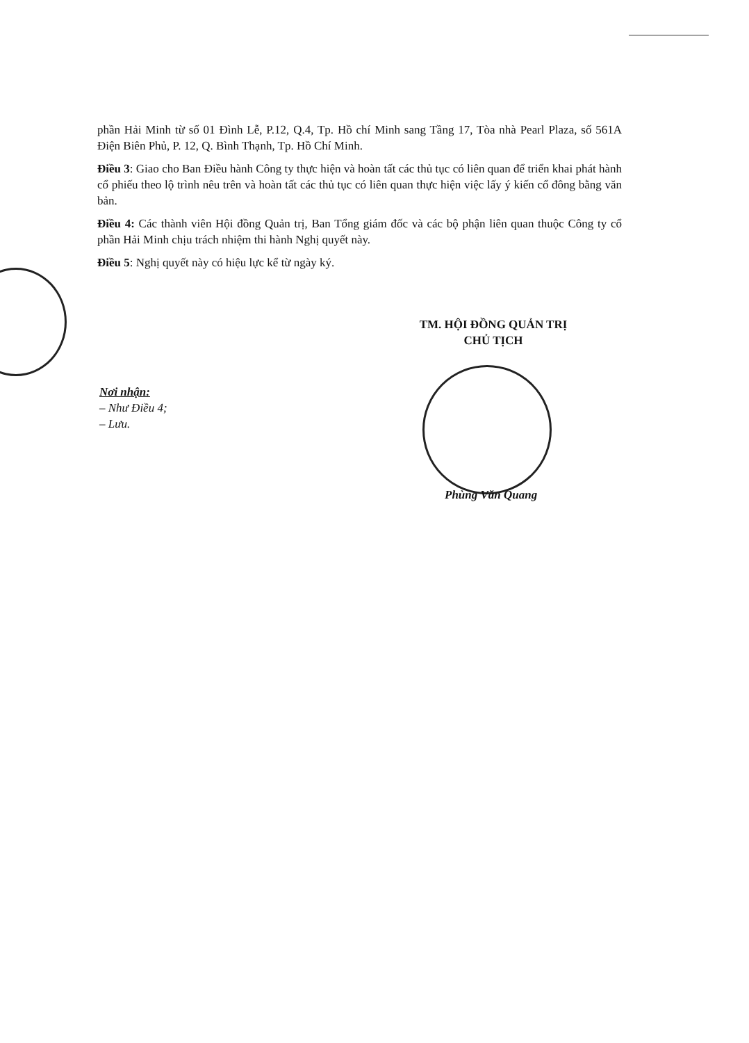phần Hải Minh từ số 01 Đình Lễ, P.12, Q.4, Tp. Hồ chí Minh sang Tầng 17, Tòa nhà Pearl Plaza, số 561A Điện Biên Phủ, P. 12, Q. Bình Thạnh, Tp. Hồ Chí Minh.
Điều 3: Giao cho Ban Điều hành Công ty thực hiện và hoàn tất các thủ tục có liên quan để triển khai phát hành cổ phiếu theo lộ trình nêu trên và hoàn tất các thủ tục có liên quan thực hiện việc lấy ý kiến cổ đông bằng văn bản.
Điều 4: Các thành viên Hội đồng Quản trị, Ban Tổng giám đốc và các bộ phận liên quan thuộc Công ty cổ phần Hải Minh chịu trách nhiệm thi hành Nghị quyết này.
Điều 5: Nghị quyết này có hiệu lực kể từ ngày ký.
TM. HỘI ĐỒNG QUẢN TRỊ
CHỦ TỊCH
Nơi nhận:
– Như Điều 4;
– Lưu.
Phùng Văn Quang